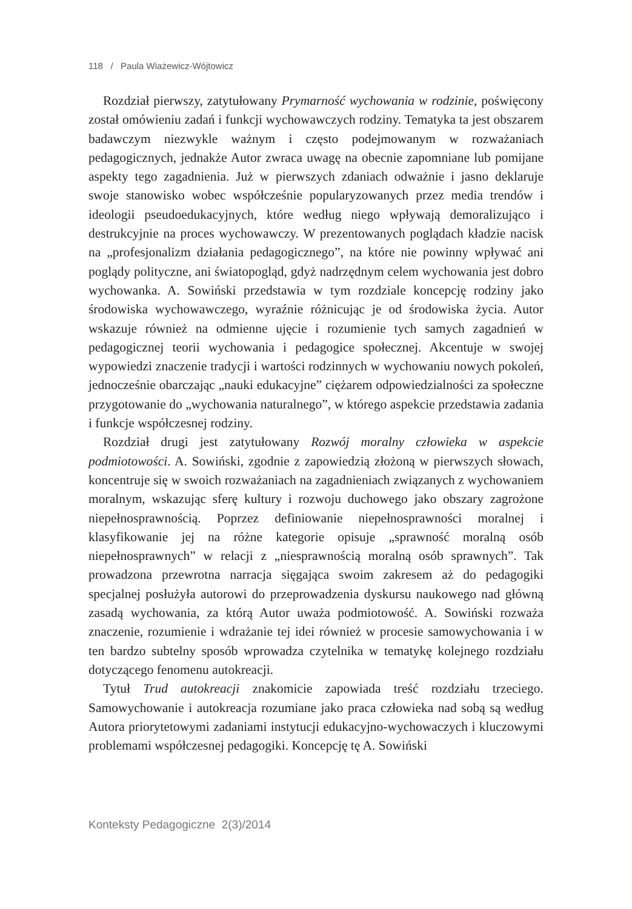118 / Paula Wiażewicz-Wójtowicz
Rozdział pierwszy, zatytułowany Prymarność wychowania w rodzinie, poświęcony został omówieniu zadań i funkcji wychowawczych rodziny. Tematyka ta jest obszarem badawczym niezwykle ważnym i często podejmowanym w rozważaniach pedagogicznych, jednakże Autor zwraca uwagę na obecnie zapomniane lub pomijane aspekty tego zagadnienia. Już w pierwszych zdaniach odważnie i jasno deklaruje swoje stanowisko wobec współcześnie popularyzowanych przez media trendów i ideologii pseudoedukacyjnych, które według niego wpływają demoralizująco i destrukcyjnie na proces wychowawczy. W prezentowanych poglądach kładzie nacisk na „profesjonalizm działania pedagogicznego”, na które nie powinny wpływać ani poglądy polityczne, ani światopogląd, gdyż nadrzędnym celem wychowania jest dobro wychowanka. A. Sowiński przedstawia w tym rozdziale koncepcję rodziny jako środowiska wychowawczego, wyraźnie różnicując je od środowiska życia. Autor wskazuje również na odmienne ujęcie i rozumienie tych samych zagadnień w pedagogicznej teorii wychowania i pedagogice społecznej. Akcentuje w swojej wypowiedzi znaczenie tradycji i wartości rodzinnych w wychowaniu nowych pokoleń, jednocześnie obarczając „nauki edukacyjne” ciężarem odpowiedzialności za społeczne przygotowanie do „wychowania naturalnego”, w którego aspekcie przedstawia zadania i funkcje współczesnej rodziny.
Rozdział drugi jest zatytułowany Rozwój moralny człowieka w aspekcie podmiotowości. A. Sowiński, zgodnie z zapowiedzią złożoną w pierwszych słowach, koncentruje się w swoich rozważaniach na zagadnieniach związanych z wychowaniem moralnym, wskazując sferę kultury i rozwoju duchowego jako obszary zagrożone niepełnosprawnością. Poprzez definiowanie niepełnosprawności moralnej i klasyfikowanie jej na różne kategorie opisuje „sprawność moralną osób niepełnosprawnych” w relacji z „niesprawnością moralną osób sprawnych”. Tak prowadzona przewrotna narracja sięgająca swoim zakresem aż do pedagogiki specjalnej posłużyła autorowi do przeprowadzenia dyskursu naukowego nad główną zasadą wychowania, za którą Autor uważa podmiotowość. A. Sowiński rozważa znaczenie, rozumienie i wdrażanie tej idei również w procesie samowychowania i w ten bardzo subtelny sposób wprowadza czytelnika w tematykę kolejnego rozdziału dotyczącego fenomenu autokreacji.
Tytuł Trud autokreacji znakomicie zapowiada treść rozdziału trzeciego. Samowychowanie i autokreacja rozumiane jako praca człowieka nad sobą są według Autora priorytetowymi zadaniami instytucji edukacyjno-wychowaczych i kluczowymi problemami współczesnej pedagogiki. Koncepcję tę A. Sowiński
Konteksty Pedagogiczne 2(3)/2014